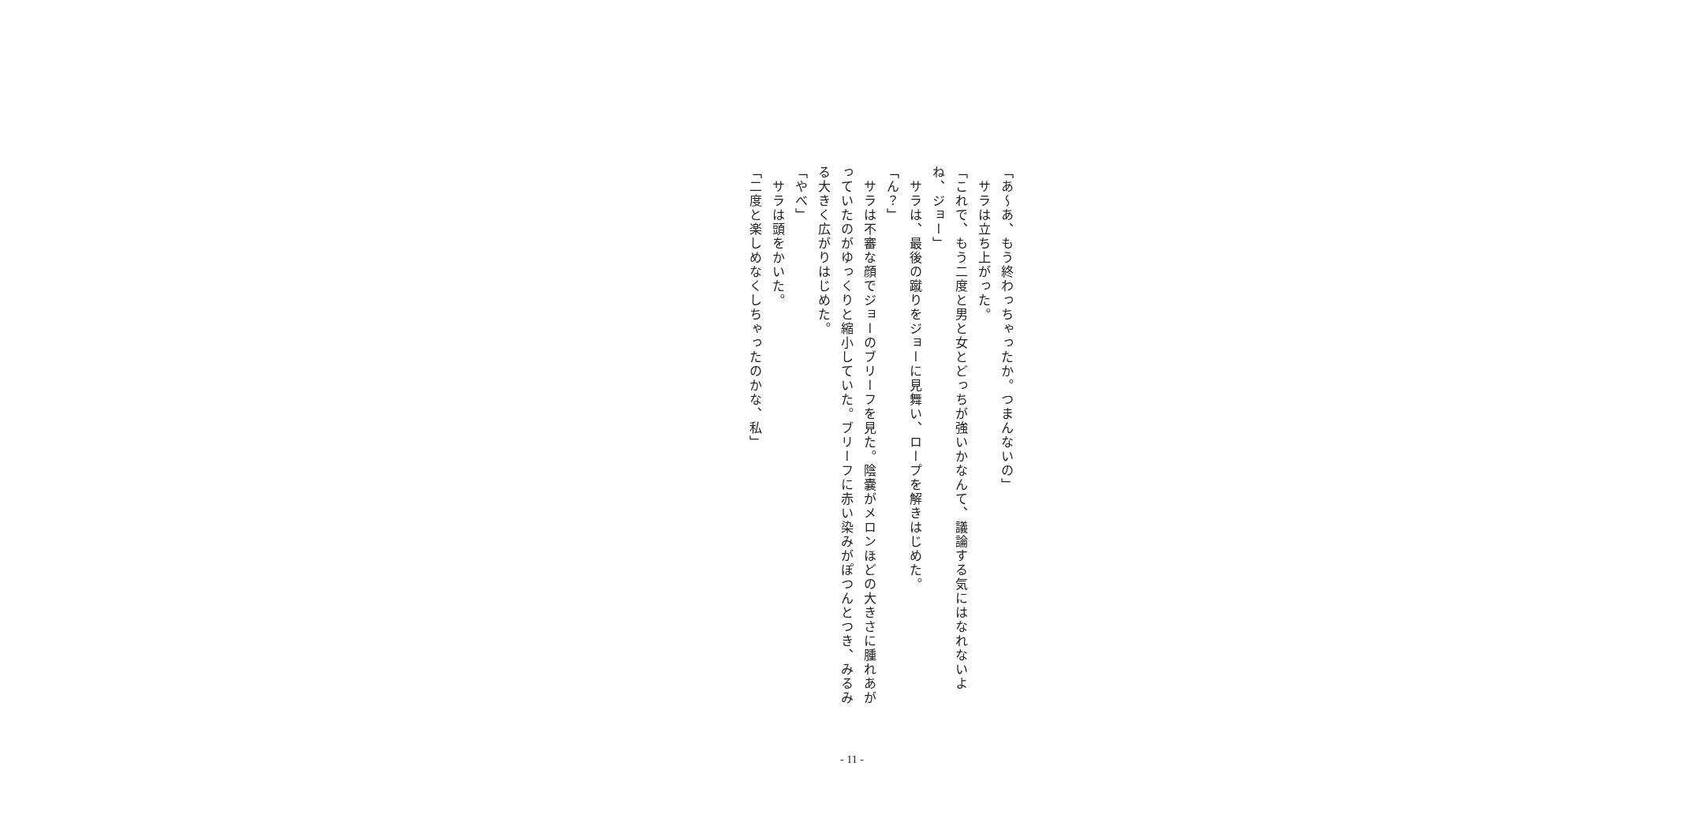「あ～あ、もう終わっちゃったか。つまんないの」
　サラは立ち上がった。
「これで、もう二度と男と女とどっちが強いかなんて、議論する気にはなれないよね、ジョー」
　サラは、最後の蹴りをジョーに見舞い、ロープを解きはじめた。
「ん？」
　サラは不審な顔でジョーのブリーフを見た。陰嚢がメロンほどの大きさに腫れあがっていたのがゆっくりと縮小していた。ブリーフに赤い染みがぽつんとつき、みるみる大きく広がりはじめた。
「やべ」
　サラは頭をかいた。
「二度と楽しめなくしちゃったのかな、私」
- 11 -